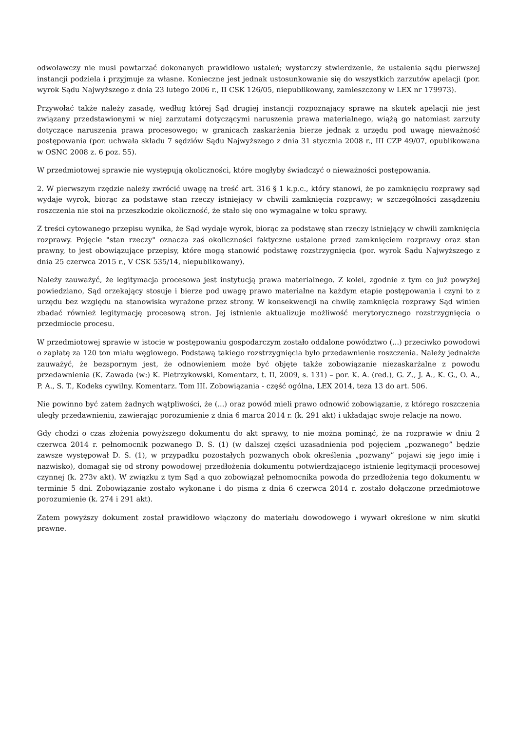odwoławczy nie musi powtarzać dokonanych prawidłowo ustaleń; wystarczy stwierdzenie, że ustalenia sądu pierwszej instancji podziela i przyjmuje za własne. Konieczne jest jednak ustosunkowanie się do wszystkich zarzutów apelacji (por. wyrok Sądu Najwyższego z dnia 23 lutego 2006 r., II CSK 126/05, niepublikowany, zamieszczony w LEX nr 179973).
Przywołać także należy zasadę, według której Sąd drugiej instancji rozpoznający sprawę na skutek apelacji nie jest związany przedstawionymi w niej zarzutami dotyczącymi naruszenia prawa materialnego, wiążą go natomiast zarzuty dotyczące naruszenia prawa procesowego; w granicach zaskarżenia bierze jednak z urzędu pod uwagę nieważność postępowania (por. uchwała składu 7 sędziów Sądu Najwyższego z dnia 31 stycznia 2008 r., III CZP 49/07, opublikowana w OSNC 2008 z. 6 poz. 55).
W przedmiotowej sprawie nie występują okoliczności, które mogłyby świadczyć o nieważności postępowania.
2. W pierwszym rzędzie należy zwrócić uwagę na treść art. 316 § 1 k.p.c., który stanowi, że po zamknięciu rozprawy sąd wydaje wyrok, biorąc za podstawę stan rzeczy istniejący w chwili zamknięcia rozprawy; w szczególności zasądzeniu roszczenia nie stoi na przeszkodzie okoliczność, że stało się ono wymagalne w toku sprawy.
Z treści cytowanego przepisu wynika, że Sąd wydaje wyrok, biorąc za podstawę stan rzeczy istniejący w chwili zamknięcia rozprawy. Pojęcie "stan rzeczy" oznacza zaś okoliczności faktyczne ustalone przed zamknięciem rozprawy oraz stan prawny, to jest obowiązujące przepisy, które mogą stanowić podstawę rozstrzygnięcia (por. wyrok Sądu Najwyższego z dnia 25 czerwca 2015 r., V CSK 535/14, niepublikowany).
Należy zauważyć, że legitymacja procesowa jest instytucją prawa materialnego. Z kolei, zgodnie z tym co już powyżej powiedziano, Sąd orzekający stosuje i bierze pod uwagę prawo materialne na każdym etapie postępowania i czyni to z urzędu bez względu na stanowiska wyrażone przez strony. W konsekwencji na chwilę zamknięcia rozprawy Sąd winien zbadać również legitymację procesową stron. Jej istnienie aktualizuje możliwość merytorycznego rozstrzygnięcia o przedmiocie procesu.
W przedmiotowej sprawie w istocie w postępowaniu gospodarczym zostało oddalone powództwo (...) przeciwko powodowi o zapłatę za 120 ton miału węglowego. Podstawą takiego rozstrzygnięcia było przedawnienie roszczenia. Należy jednakże zauważyć, że bezspornym jest, że odnowieniem może być objęte także zobowiązanie niezaskarżalne z powodu przedawnienia (K. Zawada (w:) K. Pietrzykowski, Komentarz, t. II, 2009, s. 131) – por. K. A. (red.), G. Z., J. A., K. G., O. A., P. A., S. T., Kodeks cywilny. Komentarz. Tom III. Zobowiązania - część ogólna, LEX 2014, teza 13 do art. 506.
Nie powinno być zatem żadnych wątpliwości, że (...) oraz powód mieli prawo odnowić zobowiązanie, z którego roszczenia uległy przedawnieniu, zawierając porozumienie z dnia 6 marca 2014 r. (k. 291 akt) i układając swoje relacje na nowo.
Gdy chodzi o czas złożenia powyższego dokumentu do akt sprawy, to nie można pominąć, że na rozprawie w dniu 2 czerwca 2014 r. pełnomocnik pozwanego D. S. (1) (w dalszej części uzasadnienia pod pojęciem „pozwanego” będzie zawsze występował D. S. (1), w przypadku pozostałych pozwanych obok określenia „pozwany” pojawi się jego imię i nazwisko), domagał się od strony powodowej przedłożenia dokumentu potwierdzającego istnienie legitymacji procesowej czynnej (k. 273v akt). W związku z tym Sąd a quo zobowiązał pełnomocnika powoda do przedłożenia tego dokumentu w terminie 5 dni. Zobowiązanie zostało wykonane i do pisma z dnia 6 czerwca 2014 r. zostało dołączone przedmiotowe porozumienie (k. 274 i 291 akt).
Zatem powyższy dokument został prawidłowo włączony do materiału dowodowego i wywarł określone w nim skutki prawne.